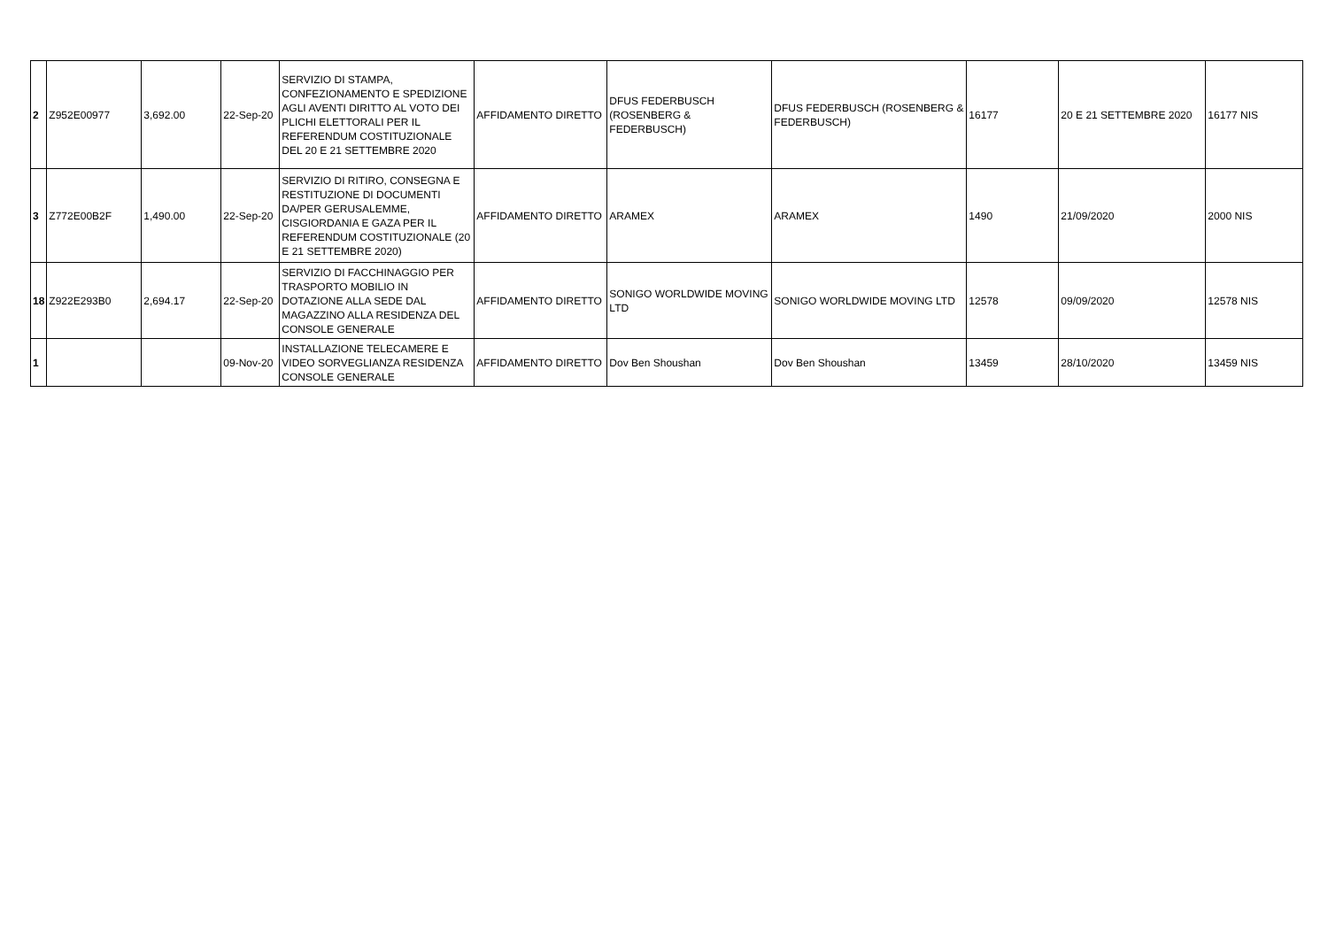| 2 | Z952E00977 | 3,692.00 | 22-Sep-20 | SERVIZIO DI STAMPA, CONFEZIONAMENTO E SPEDIZIONE AGLI AVENTI DIRITTO AL VOTO DEI PLICHI ELETTORALI PER IL REFERENDUM COSTITUZIONALE DEL 20 E 21 SETTEMBRE 2020 | AFFIDAMENTO DIRETTO | DFUS FEDERBUSCH (ROSENBERG & FEDERBUSCH) | DFUS FEDERBUSCH (ROSENBERG & FEDERBUSCH) | 16177 | 20 E 21 SETTEMBRE 2020 | 16177 NIS |
| 3 | Z772E00B2F | 1,490.00 | 22-Sep-20 | SERVIZIO DI RITIRO, CONSEGNA E RESTITUZIONE DI DOCUMENTI DA/PER GERUSALEMME, CISGIORDANIA E GAZA PER IL REFERENDUM COSTITUZIONALE (20 E 21 SETTEMBRE 2020) | AFFIDAMENTO DIRETTO | ARAMEX | ARAMEX | 1490 | 21/09/2020 | 2000 NIS |
| 18 | Z922E293B0 | 2,694.17 | 22-Sep-20 | SERVIZIO DI FACCHINAGGIO PER TRASPORTO MOBILIO IN DOTAZIONE ALLA SEDE DAL MAGAZZINO ALLA RESIDENZA DEL CONSOLE GENERALE | AFFIDAMENTO DIRETTO | SONIGO WORLDWIDE MOVING LTD | SONIGO WORLDWIDE MOVING LTD | 12578 | 09/09/2020 | 12578 NIS |
| 1 | | | 09-Nov-20 | INSTALLAZIONE TELECAMERE E VIDEO SORVEGLIANZA RESIDENZA CONSOLE GENERALE | AFFIDAMENTO DIRETTO | Dov Ben Shoushan | Dov Ben Shoushan | 13459 | 28/10/2020 | 13459 NIS |